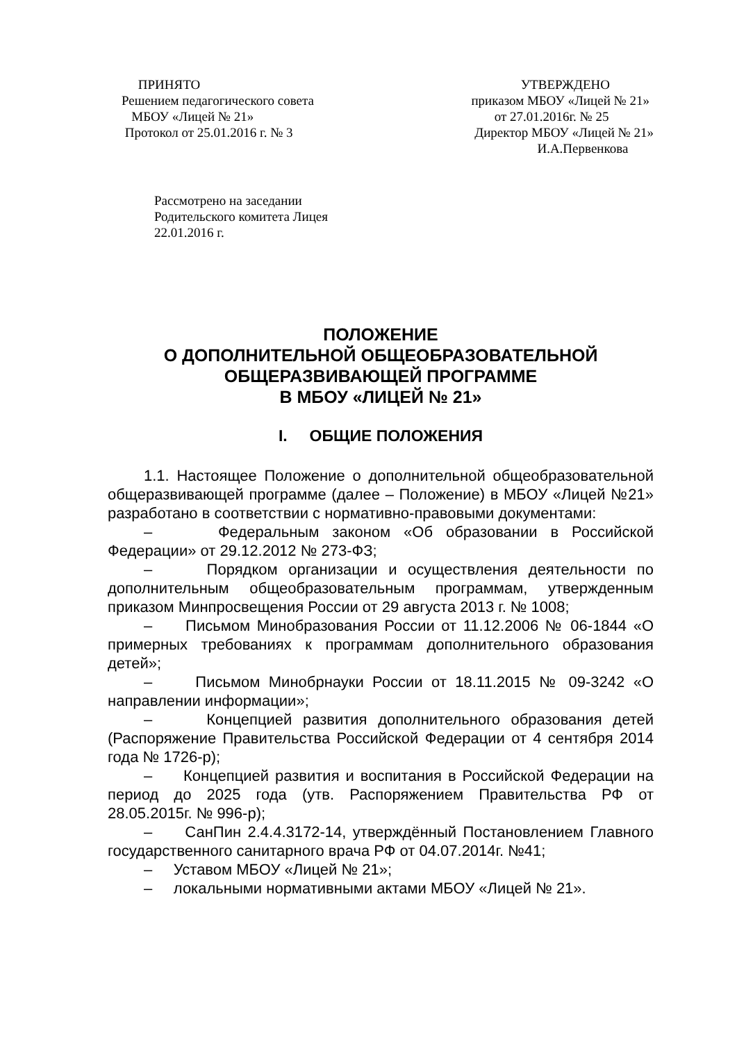ПРИНЯТО
Решением педагогического совета
МБОУ «Лицей № 21»
Протокол от 25.01.2016 г. № 3
УТВЕРЖДЕНО
приказом МБОУ «Лицей № 21»
от 27.01.2016г. № 25
Директор МБОУ «Лицей № 21»
И.А.Первенкова
Рассмотрено на заседании
Родительского комитета Лицея
22.01.2016 г.
ПОЛОЖЕНИЕ
О ДОПОЛНИТЕЛЬНОЙ ОБЩЕОБРАЗОВАТЕЛЬНОЙ
ОБЩЕРАЗВИВАЮЩЕЙ ПРОГРАММЕ
В МБОУ «ЛИЦЕЙ № 21»
I. ОБЩИЕ ПОЛОЖЕНИЯ
1.1. Настоящее Положение о дополнительной общеобразовательной общеразвивающей программе (далее – Положение) в МБОУ «Лицей №21» разработано в соответствии с нормативно-правовыми документами:
– Федеральным законом «Об образовании в Российской Федерации» от 29.12.2012 № 273-ФЗ;
– Порядком организации и осуществления деятельности по дополнительным общеобразовательным программам, утвержденным приказом Минпросвещения России от 29 августа 2013 г. № 1008;
– Письмом Минобразования России от 11.12.2006 № 06-1844 «О примерных требованиях к программам дополнительного образования детей»;
– Письмом Минобрнауки России от 18.11.2015 № 09-3242 «О направлении информации»;
– Концепцией развития дополнительного образования детей (Распоряжение Правительства Российской Федерации от 4 сентября 2014 года № 1726-р);
– Концепцией развития и воспитания в Российской Федерации на период до 2025 года (утв. Распоряжением Правительства РФ от 28.05.2015г. № 996-р);
– СанПин 2.4.4.3172-14, утверждённый Постановлением Главного государственного санитарного врача РФ от 04.07.2014г. №41;
– Уставом МБОУ «Лицей № 21»;
– локальными нормативными актами МБОУ «Лицей № 21».